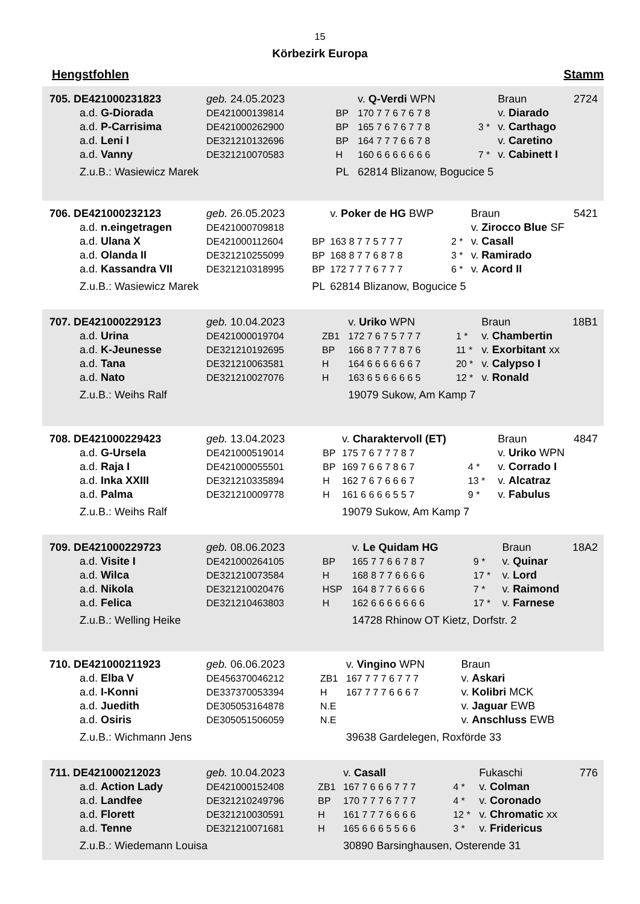15
Körbezirk Europa
Hengstfohlen Stamm
| 705. DE421000231823 | geb. 24.05.2023 | | v. Q-Verdi WPN | | Braun | 2724 |
| a.d. G-Diorada | DE421000139814 | BP | 170 7 7 6 7 6 7 8 | | v. Diarado | |
| a.d. P-Carrisima | DE421000262900 | BP | 165 7 6 7 6 7 7 8 | 3 * | v. Carthago | |
| a.d. Leni I | DE321210132696 | BP | 164 7 7 7 6 6 7 8 | | v. Caretino | |
| a.d. Vanny | DE321210070583 | H | 160 6 6 6 6 6 6 6 | 7 * | v. Cabinett I | |
| Z.u.B.: Wasiewicz Marek | | PL | 62814 Blizanow, Bogucice 5 | | | |
| 706. DE421000232123 | geb. 26.05.2023 | | v. Poker de HG BWP | | Braun | 5421 |
| a.d. n.eingetragen | DE421000709818 | | | | v. Zirocco Blue SF | |
| a.d. Ulana X | DE421000112604 | BP | 163 8 7 7 5 7 7 7 | 2 * | v. Casall | |
| a.d. Olanda II | DE321210255099 | BP | 168 8 7 7 6 8 7 8 | 3 * | v. Ramirado | |
| a.d. Kassandra VII | DE321210318995 | BP | 172 7 7 7 6 7 7 7 | 6 * | v. Acord II | |
| Z.u.B.: Wasiewicz Marek | | PL | 62814 Blizanow, Bogucice 5 | | | |
| 707. DE421000229123 | geb. 10.04.2023 | | v. Uriko WPN | | Braun | 18B1 |
| a.d. Urina | DE421000019704 | ZB1 | 172 7 6 7 5 7 7 7 | 1 * | v. Chambertin | |
| a.d. K-Jeunesse | DE321210192695 | BP | 166 8 7 7 7 8 7 6 | 11 * | v. Exorbitant xx | |
| a.d. Tana | DE321210063581 | H | 164 6 6 6 6 6 6 7 | 20 * | v. Calypso I | |
| a.d. Nato | DE321210027076 | H | 163 6 5 6 6 6 6 5 | 12 * | v. Ronald | |
| Z.u.B.: Weihs Ralf | | | 19079 Sukow, Am Kamp 7 | | | |
| 708. DE421000229423 | geb. 13.04.2023 | | v. Charaktervoll (ET) | | Braun | 4847 |
| a.d. G-Ursela | DE421000519014 | BP | 175 7 6 7 7 7 8 7 | | v. Uriko WPN | |
| a.d. Raja I | DE421000055501 | BP | 169 7 6 6 7 8 6 7 | 4 * | v. Corrado I | |
| a.d. Inka XXIII | DE321210335894 | H | 162 7 6 7 6 6 6 7 | 13 * | v. Alcatraz | |
| a.d. Palma | DE321210009778 | H | 161 6 6 6 6 5 5 7 | 9 * | v. Fabulus | |
| Z.u.B.: Weihs Ralf | | | 19079 Sukow, Am Kamp 7 | | | |
| 709. DE421000229723 | geb. 08.06.2023 | | v. Le Quidam HG | | Braun | 18A2 |
| a.d. Visite I | DE421000264105 | BP | 165 7 7 6 6 7 8 7 | 9 * | v. Quinar | |
| a.d. Wilca | DE321210073584 | H | 168 8 7 7 6 6 6 6 | 17 * | v. Lord | |
| a.d. Nikola | DE321210020476 | HSP | 164 8 7 7 6 6 6 6 | 7 * | v. Raimond | |
| a.d. Felica | DE321210463803 | H | 162 6 6 6 6 6 6 6 | 17 * | v. Farnese | |
| Z.u.B.: Welling Heike | | | 14728 Rhinow OT Kietz, Dorfstr. 2 | | | |
| 710. DE421000211923 | geb. 06.06.2023 | | v. Vingino WPN | | Braun | |
| a.d. Elba V | DE456370046212 | ZB1 | 167 7 7 7 6 7 7 7 | | v. Askari | |
| a.d. I-Konni | DE337370053394 | H | 167 7 7 7 6 6 6 7 | | v. Kolibri MCK | |
| a.d. Juedith | DE305053164878 | N.E | | | v. Jaguar EWB | |
| a.d. Osiris | DE305051506059 | N.E | | | v. Anschluss EWB | |
| Z.u.B.: Wichmann Jens | | | 39638 Gardelegen, Roxförde 33 | | | |
| 711. DE421000212023 | geb. 10.04.2023 | | v. Casall | | Fukaschi | 776 |
| a.d. Action Lady | DE421000152408 | ZB1 | 167 7 6 6 6 7 7 7 | 4 * | v. Colman | |
| a.d. Landfee | DE321210249796 | BP | 170 7 7 7 6 7 7 7 | 4 * | v. Coronado | |
| a.d. Florett | DE321210030591 | H | 161 7 7 7 6 6 6 6 | 12 * | v. Chromatic xx | |
| a.d. Tenne | DE321210071681 | H | 165 6 6 6 5 5 6 6 | 3 * | v. Fridericus | |
| Z.u.B.: Wiedemann Louisa | | | 30890 Barsinghausen, Osterende 31 | | | |